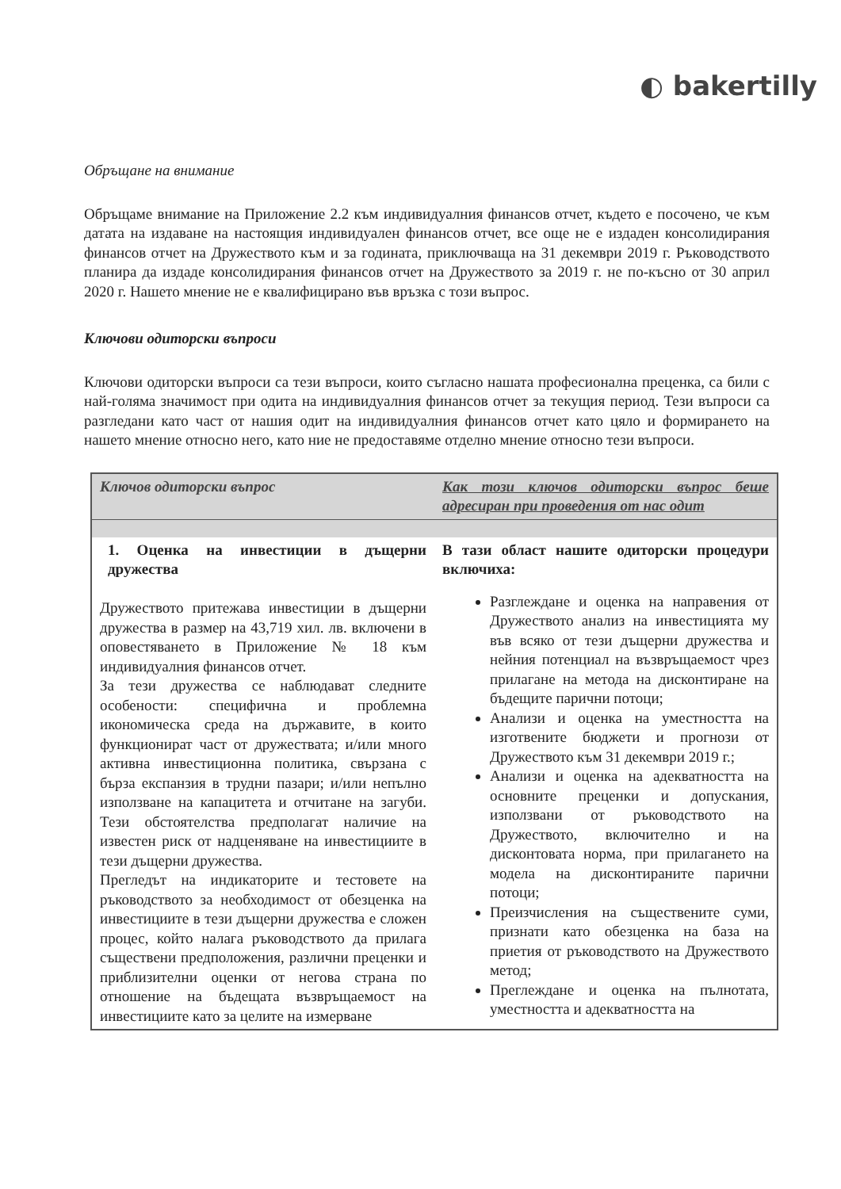◐ bakertilly
Обръщане на внимание
Обръщаме внимание на Приложение 2.2 към индивидуалния финансов отчет, където е посочено, че към датата на издаване на настоящия индивидуален финансов отчет, все още не е издаден консолидирания финансов отчет на Дружеството към и за годината, приключваща на 31 декември 2019 г. Ръководството планира да издаде консолидирания финансов отчет на Дружеството за 2019 г. не по-късно от 30 април 2020 г. Нашето мнение не е квалифицирано във връзка с този въпрос.
Ключови одиторски въпроси
Ключови одиторски въпроси са тези въпроси, които съгласно нашата професионална преценка, са били с най-голяма значимост при одита на индивидуалния финансов отчет за текущия период. Тези въпроси са разгледани като част от нашия одит на индивидуалния финансов отчет като цяло и формирането на нашето мнение относно него, като ние не предоставяме отделно мнение относно тези въпроси.
| Ключов одиторски въпрос | Как този ключов одиторски въпрос беше адресиран при проведения от нас одит |
| --- | --- |
| 1. Оценка на инвестиции в дъщерни дружества Дружеството притежава инвестиции в дъщерни дружества в размер на 43,719 хил. лв. включени в оповестяването в Приложение № 18 към индивидуалния финансов отчет. За тези дружества се наблюдават следните особености: специфична и проблемна икономическа среда на държавите, в които функционират част от дружествата; и/или много активна инвестиционна политика, свързана с бърза експанзия в трудни пазари; и/или непълно използване на капацитета и отчитане на загуби. Тези обстоятелства предполагат наличие на известен риск от надценяване на инвестициите в тези дъщерни дружества. Прегледът на индикаторите и тестовете на ръководството за необходимост от обезценка на инвестициите в тези дъщерни дружества е сложен процес, който налага ръководството да прилага съществени предположения, различни преценки и приблизителни оценки от негова страна по отношение на бъдещата възвръщаемост на инвестициите като за целите на измерване | В тази област нашите одиторски процедури включиха: Разглеждане и оценка на направения от Дружеството анализ на инвестицията му във всяко от тези дъщерни дружества и нейния потенциал на възвръщаемост чрез прилагане на метода на дисконтиране на бъдещите парични потоци; Анализи и оценка на уместността на изготвените бюджети и прогнози от Дружеството към 31 декември 2019 г.; Анализи и оценка на адекватността на основните преценки и допускания, използвани от ръководството на Дружеството, включително и на дисконтовата норма, при прилагането на модела на дисконтираните парични потоци; Преизчисления на съществените суми, признати като обезценка на база на приетия от ръководството на Дружеството метод; Преглеждане и оценка на пълнотата, уместността и адекватността на |